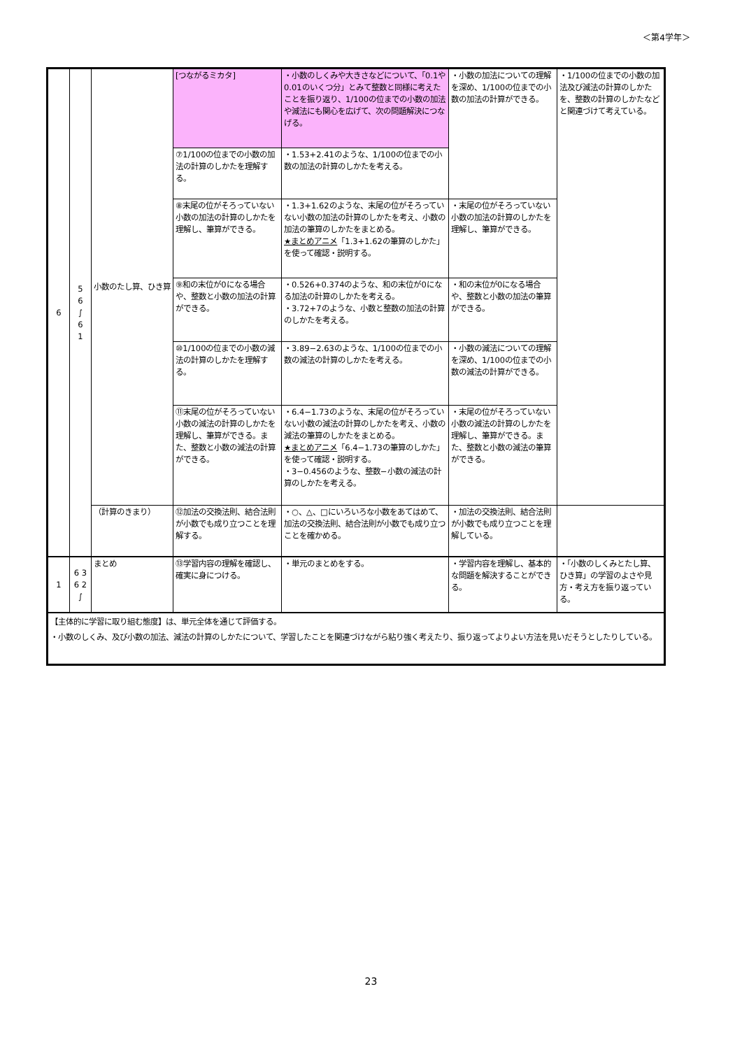＜第4学年＞
| 6 | 5 6 ∫ 6 1 | 小数のたし算、ひき算 | [つながるミカタ] | ・小数のしくみや大きさなどについて、「0.1や0.01のいくつ分」とみて整数と同様に考えたことを振り返り、1/100の位までの小数の加法や減法にも関心を広げて、次の問題解決につなげる。 | ・小数の加法についての理解を深め、1/100の位までの小数の加法の計算ができる。 | ・1/100の位までの小数の加法及び減法の計算のしかたを、整数の計算のしかたなどと関連づけて考えている。 |
| | | | ⑦1/100の位までの小数の加法の計算のしかたを理解する。 | ・1.53+2.41のような、1/100の位までの小数の加法の計算のしかたを考える。 | | |
| | | | ⑧末尾の位がそろっていない小数の加法の計算のしかたを理解し、筆算ができる。 | ・1.3+1.62のような、末尾の位がそろっていない小数の加法の計算のしかたを考え、小数の加法の筆算のしかたをまとめる。 ★まとめアニメ 「1.3+1.62の筆算のしかた」を使って確認・説明する。 | ・末尾の位がそろっていない小数の加法の計算のしかたを理解し、筆算ができる。 | |
| | | | ⑨和の末位が0になる場合や、整数と小数の加法の計算ができる。 | ・0.526+0.374のような、和の末位が0になる加法の計算のしかたを考える。 ・3.72+7のような、小数と整数の加法の計算のしかたを考える。 | ・和の末位が0になる場合や、整数と小数の加法の筆算ができる。 | |
| | | | ⑩1/100の位までの小数の減法の計算のしかたを理解する。 | ・3.89−2.63のような、1/100の位までの小数の減法の計算のしかたを考える。 | ・小数の減法についての理解を深め、1/100の位までの小数の減法の計算ができる。 | |
| | | | ⑪末尾の位がそろっていない小数の減法の計算のしかたを理解し、筆算ができる。また、整数と小数の減法の計算ができる。 | ・6.4−1.73のような、末尾の位がそろっていない小数の減法の計算のしかたを考え、小数の減法の筆算のしかたをまとめる。 ★まとめアニメ 「6.4−1.73の筆算のしかた」を使って確認・説明する。 ・3−0.456のような、整数−小数の減法の計算のしかたを考える。 | ・末尾の位がそろっていない小数の減法の計算のしかたを理解し、筆算ができる。また、整数と小数の減法の筆算ができる。 | |
| | | （計算のきまり） | ⑫加法の交換法則、結合法則が小数でも成り立つことを理解する。 | ・○、△、□にいろいろな小数をあてはめて、加法の交換法則、結合法則が小数でも成り立つことを確かめる。 | ・加法の交換法則、結合法則が小数でも成り立つことを理解している。 | |
| 1 | 6 3 6 2 ∫ | まとめ | ⑬学習内容の理解を確認し、確実に身につける。 | ・単元のまとめをする。 | ・学習内容を理解し、基本的な問題を解決することができる。 | ・「小数のしくみとたし算、ひき算」の学習のよさや見方・考え方を振り返っている。 |
| 【主体的に学習に取り組む態度】は、単元全体を通じて評価する。 ・小数のしくみ、及び小数の加法、減法の計算のしかたについて、学習したことを関連づけながら粘り強く考えたり、振り返ってよりよい方法を見いだそうとしたりしている。 | | | | | | |
23